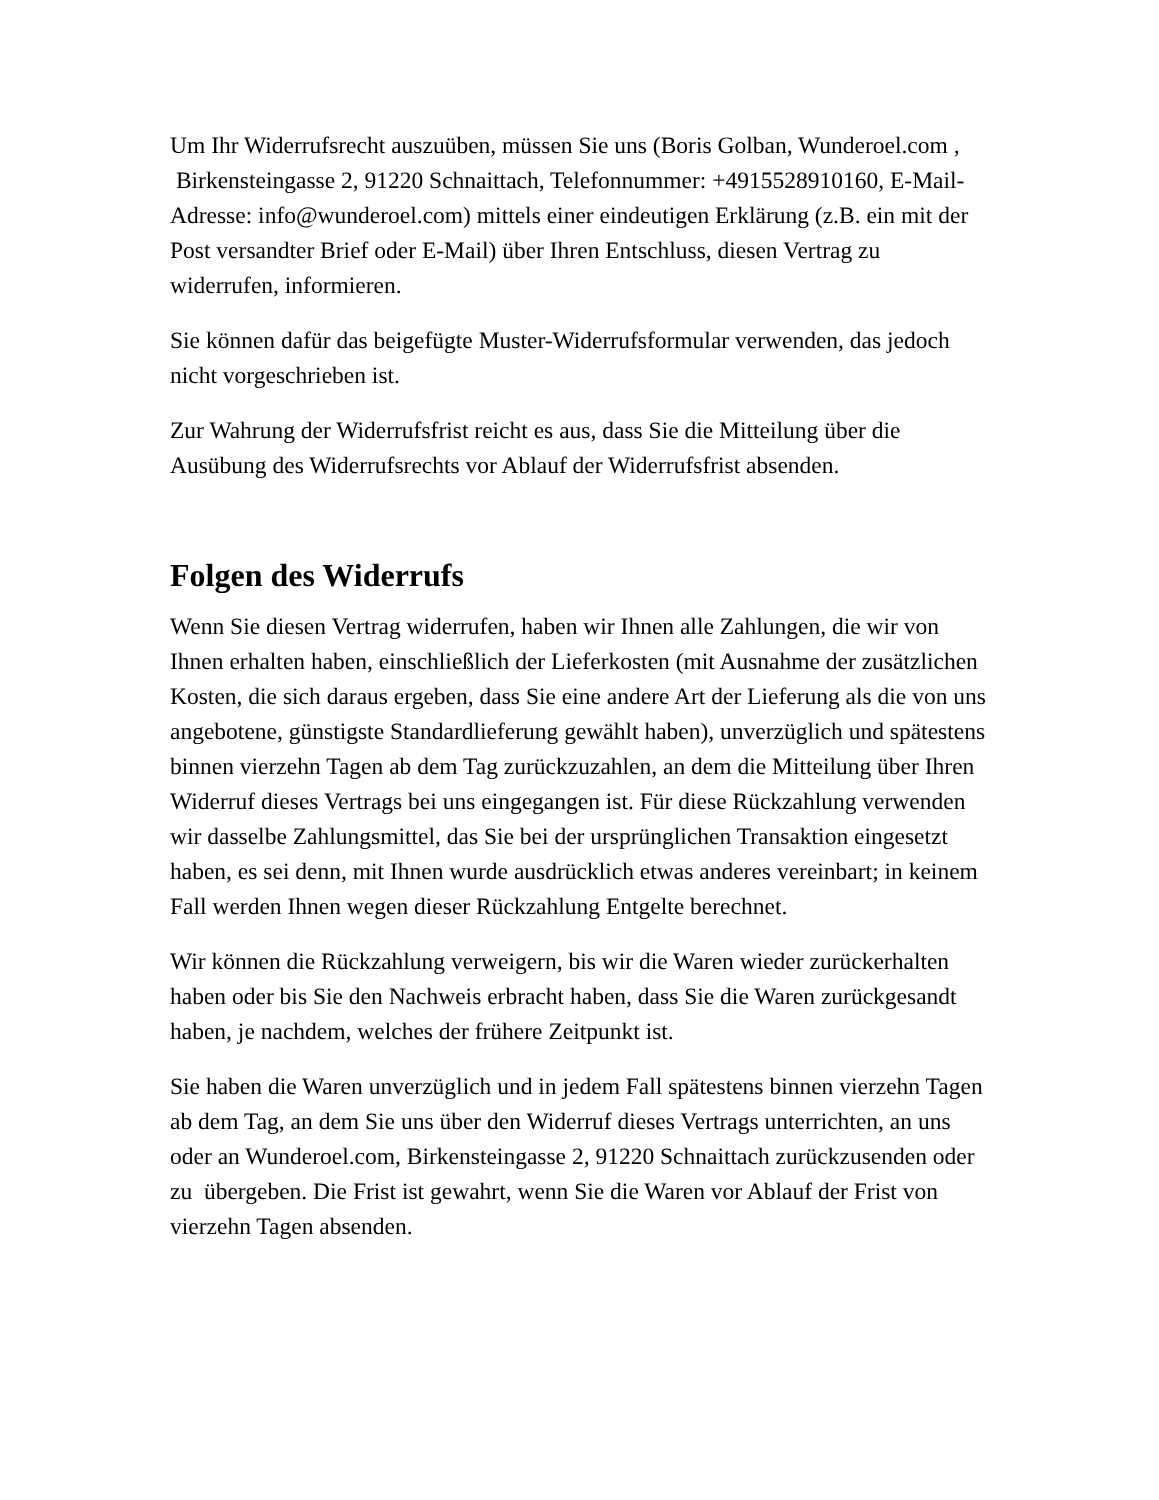Um Ihr Widerrufsrecht auszuüben, müssen Sie uns (Boris Golban, Wunderoel.com , Birkensteingasse 2, 91220 Schnaittach, Telefonnummer: +4915528910160, E-Mail-Adresse: info@wunderoel.com) mittels einer eindeutigen Erklärung (z.B. ein mit der Post versandter Brief oder E-Mail) über Ihren Entschluss, diesen Vertrag zu widerrufen, informieren.
Sie können dafür das beigefügte Muster-Widerrufsformular verwenden, das jedoch nicht vorgeschrieben ist.
Zur Wahrung der Widerrufsfrist reicht es aus, dass Sie die Mitteilung über die Ausübung des Widerrufsrechts vor Ablauf der Widerrufsfrist absenden.
Folgen des Widerrufs
Wenn Sie diesen Vertrag widerrufen, haben wir Ihnen alle Zahlungen, die wir von Ihnen erhalten haben, einschließlich der Lieferkosten (mit Ausnahme der zusätzlichen Kosten, die sich daraus ergeben, dass Sie eine andere Art der Lieferung als die von uns angebotene, günstigste Standardlieferung gewählt haben), unverzüglich und spätestens binnen vierzehn Tagen ab dem Tag zurückzuzahlen, an dem die Mitteilung über Ihren Widerruf dieses Vertrags bei uns eingegangen ist. Für diese Rückzahlung verwenden wir dasselbe Zahlungsmittel, das Sie bei der ursprünglichen Transaktion eingesetzt haben, es sei denn, mit Ihnen wurde ausdrücklich etwas anderes vereinbart; in keinem Fall werden Ihnen wegen dieser Rückzahlung Entgelte berechnet.
Wir können die Rückzahlung verweigern, bis wir die Waren wieder zurückerhalten haben oder bis Sie den Nachweis erbracht haben, dass Sie die Waren zurückgesandt haben, je nachdem, welches der frühere Zeitpunkt ist.
Sie haben die Waren unverzüglich und in jedem Fall spätestens binnen vierzehn Tagen ab dem Tag, an dem Sie uns über den Widerruf dieses Vertrags unterrichten, an uns oder an Wunderoel.com, Birkensteingasse 2, 91220 Schnaittach zurückzusenden oder zu übergeben. Die Frist ist gewahrt, wenn Sie die Waren vor Ablauf der Frist von vierzehn Tagen absenden.